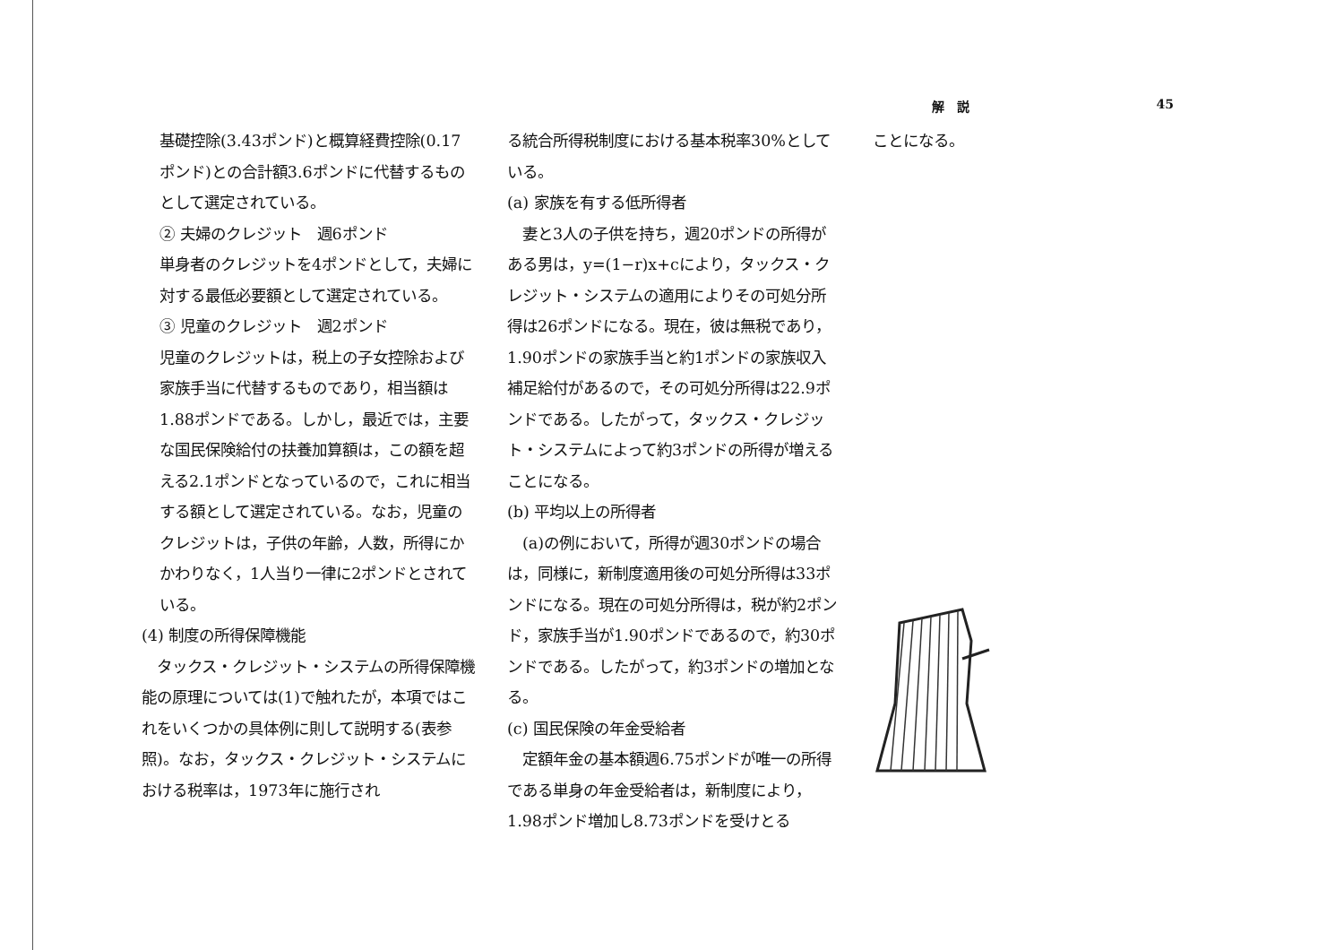解　説 45
基礎控除(3.43ポンド)と概算経費控除(0.17ポンド)との合計額3.6ポンドに代替するものとして選定されている。
② 夫婦のクレジット　週6ポンド
単身者のクレジットを4ポンドとして，夫婦に対する最低必要額として選定されている。
③ 児童のクレジット　週2ポンド
児童のクレジットは，税上の子女控除および家族手当に代替するものであり，相当額は1.88ポンドである。しかし，最近では，主要な国民保険給付の扶養加算額は，この額を超える2.1ポンドとなっているので，これに相当する額として選定されている。なお，児童のクレジットは，子供の年齢，人数，所得にかかわりなく，1人当り一律に2ポンドとされている。
(4) 制度の所得保障機能
　タックス・クレジット・システムの所得保障機能の原理については(1)で触れたが，本項ではこれをいくつかの具体例に則して説明する(表参照)。なお，タックス・クレジット・システムにおける税率は，1973年に施行され
る統合所得税制度における基本税率30%としている。
(a) 家族を有する低所得者
　妻と3人の子供を持ち，週20ポンドの所得がある男は，y=(1−r)x+cにより，タックス・クレジット・システムの適用によりその可処分所得は26ポンドになる。現在，彼は無税であり，1.90ポンドの家族手当と約1ポンドの家族収入補足給付があるので，その可処分所得は22.9ポンドである。したがって，タックス・クレジット・システムによって約3ポンドの所得が増えることになる。
(b) 平均以上の所得者
　(a)の例において，所得が週30ポンドの場合は，同様に，新制度適用後の可処分所得は33ポンドになる。現在の可処分所得は，税が約2ポンド，家族手当が1.90ポンドであるので，約30ポンドである。したがって，約3ポンドの増加となる。
(c) 国民保険の年金受給者
　定額年金の基本額週6.75ポンドが唯一の所得である単身の年金受給者は，新制度により，1.98ポンド増加し8.73ポンドを受けとる
ことになる。